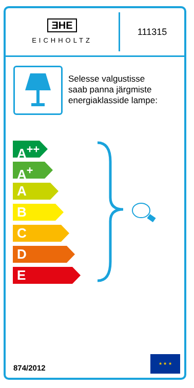ƎHE
EICHHOLTZ
111315
Selesse valgustisse
saab panna järgmiste
energiaklasside lampe:
A<sup>++</sup>
A<sup>+</sup>
A
B
C
D
E
874/2012
★ ★ ★